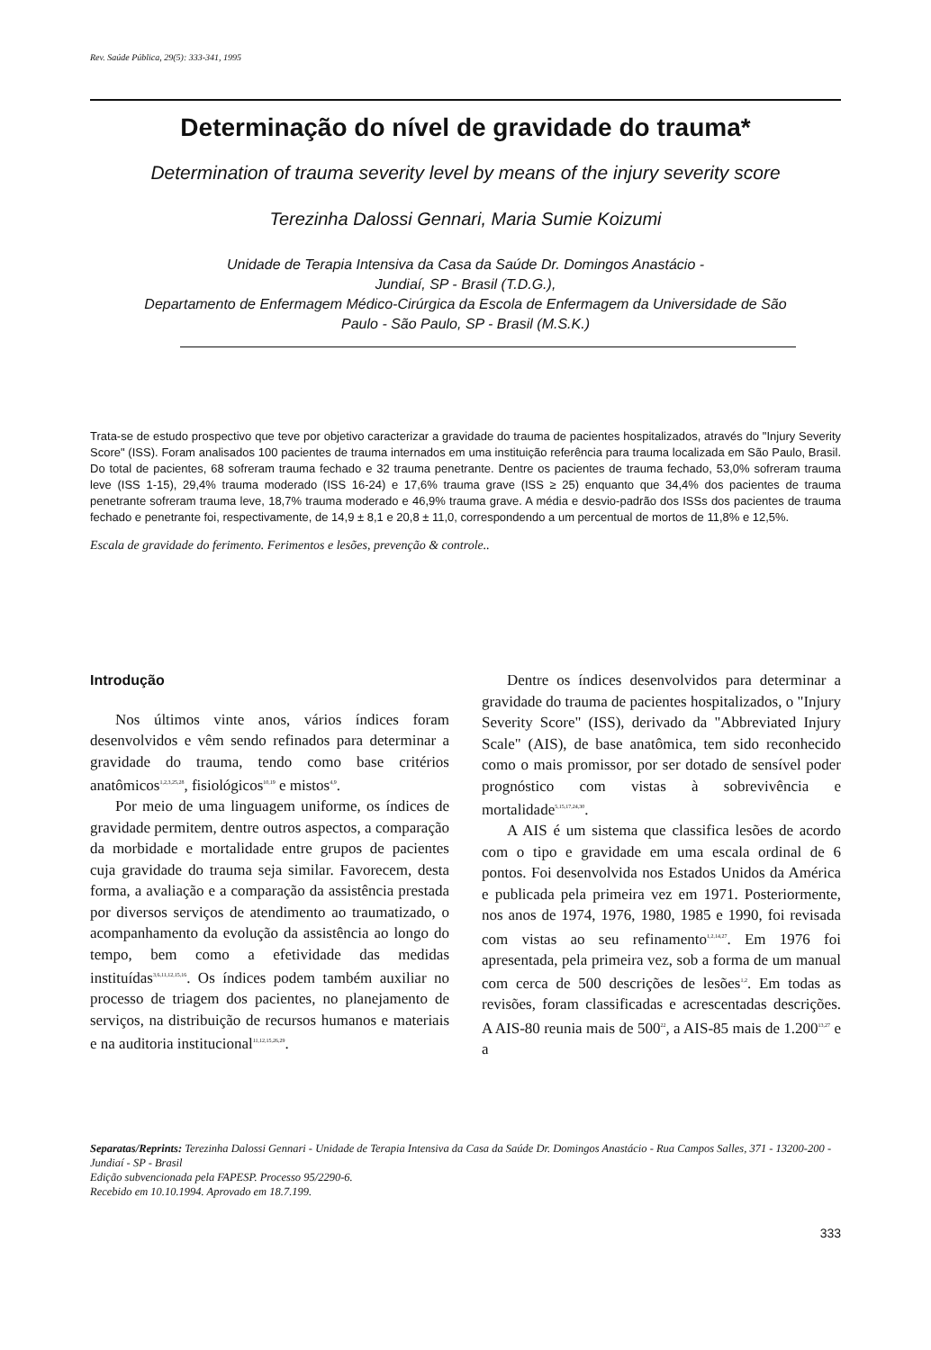Rev. Saúde Pública, 29(5): 333-341, 1995
Determinação do nível de gravidade do trauma*
Determination of trauma severity level by means of the injury severity score
Terezinha Dalossi Gennari, Maria Sumie Koizumi
Unidade de Terapia Intensiva da Casa da Saúde Dr. Domingos Anastácio -
Jundiaí, SP - Brasil (T.D.G.),
Departamento de Enfermagem Médico-Cirúrgica da Escola de Enfermagem da Universidade de São
Paulo - São Paulo, SP - Brasil (M.S.K.)
Trata-se de estudo prospectivo que teve por objetivo caracterizar a gravidade do trauma de pacientes hospitalizados, através do "Injury Severity Score" (ISS). Foram analisados 100 pacientes de trauma internados em uma instituição referência para trauma localizada em São Paulo, Brasil. Do total de pacientes, 68 sofreram trauma fechado e 32 trauma penetrante. Dentre os pacientes de trauma fechado, 53,0% sofreram trauma leve (ISS 1-15), 29,4% trauma moderado (ISS 16-24) e 17,6% trauma grave (ISS ≥ 25) enquanto que 34,4% dos pacientes de trauma penetrante sofreram trauma leve, 18,7% trauma moderado e 46,9% trauma grave. A média e desvio-padrão dos ISSs dos pacientes de trauma fechado e penetrante foi, respectivamente, de 14,9 ± 8,1 e 20,8 ± 11,0, correspondendo a um percentual de mortos de 11,8% e 12,5%.
Escala de gravidade do ferimento. Ferimentos e lesões, prevenção & controle..
Introdução
Nos últimos vinte anos, vários índices foram desenvolvidos e vêm sendo refinados para determinar a gravidade do trauma, tendo como base critérios anatômicos<sup>1,2,3,25,28</sup>, fisiológicos<sup>10,19</sup> e mistos<sup>4,9</sup>.
Por meio de uma linguagem uniforme, os índices de gravidade permitem, dentre outros aspectos, a comparação da morbidade e mortalidade entre grupos de pacientes cuja gravidade do trauma seja similar. Favorecem, desta forma, a avaliação e a comparação da assistência prestada por diversos serviços de atendimento ao traumatizado, o acompanhamento da evolução da assistência ao longo do tempo, bem como a efetividade das medidas instituídas<sup>3,6,11,12,15,16</sup>. Os índices podem também auxiliar no processo de triagem dos pacientes, no planejamento de serviços, na distribuição de recursos humanos e materiais e na auditoria institucional<sup>11,12,15,26,29</sup>.
Dentre os índices desenvolvidos para determinar a gravidade do trauma de pacientes hospitalizados, o "Injury Severity Score" (ISS), derivado da "Abbreviated Injury Scale" (AIS), de base anatômica, tem sido reconhecido como o mais promissor, por ser dotado de sensível poder prognóstico com vistas à sobrevivência e mortalidade<sup>5,15,17,24,30</sup>.
A AIS é um sistema que classifica lesões de acordo com o tipo e gravidade em uma escala ordinal de 6 pontos. Foi desenvolvida nos Estados Unidos da América e publicada pela primeira vez em 1971. Posteriormente, nos anos de 1974, 1976, 1980, 1985 e 1990, foi revisada com vistas ao seu refinamento<sup>1,2,14,27</sup>. Em 1976 foi apresentada, pela primeira vez, sob a forma de um manual com cerca de 500 descrições de lesões<sup>1,2</sup>. Em todas as revisões, foram classificadas e acrescentadas descrições. A AIS-80 reunia mais de 500<sup>22</sup>, a AIS-85 mais de 1.200<sup>13,27</sup> e a
Separatas/Reprints: Terezinha Dalossi Gennari - Unidade de Terapia Intensiva da Casa da Saúde Dr. Domingos Anastácio - Rua Campos Salles, 371 - 13200-200 - Jundiaí - SP - Brasil
Edição subvencionada pela FAPESP. Processo 95/2290-6.
Recebido em 10.10.1994. Aprovado em 18.7.199.
333